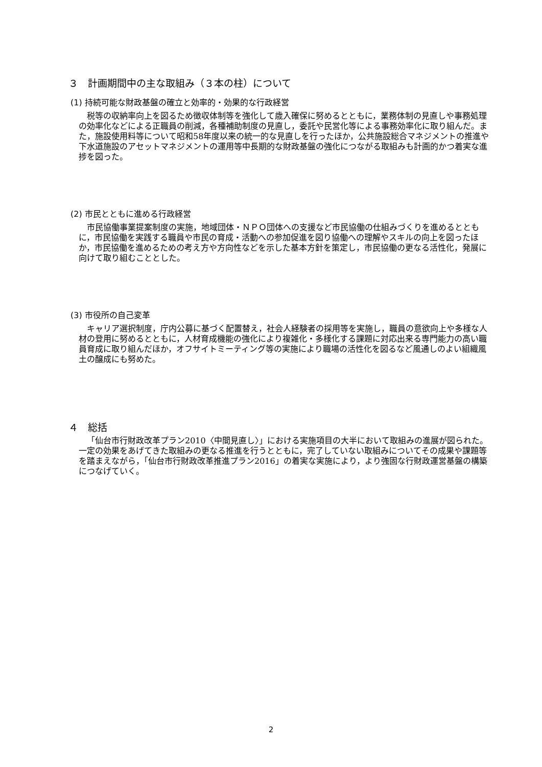３　計画期間中の主な取組み（３本の柱）について
(1) 持続可能な財政基盤の確立と効率的・効果的な行政経営
税等の収納率向上を図るため徴収体制等を強化して歳入確保に努めるとともに，業務体制の見直しや事務処理の効率化などによる正職員の削減，各種補助制度の見直し，委託や民営化等による事務効率化に取り組んだ。また，施設使用料等について昭和58年度以来の統一的な見直しを行ったほか，公共施設総合マネジメントの推進や下水道施設のアセットマネジメントの運用等中長期的な財政基盤の強化につながる取組みも計画的かつ着実な進捗を図った。
(2) 市民とともに進める行政経営
市民協働事業提案制度の実施，地域団体・ＮＰＯ団体への支援など市民協働の仕組みづくりを進めるとともに，市民協働を実践する職員や市民の育成・活動への参加促進を図り協働への理解やスキルの向上を図ったほか，市民協働を進めるための考え方や方向性などを示した基本方針を策定し，市民協働の更なる活性化，発展に向けて取り組むこととした。
(3) 市役所の自己変革
キャリア選択制度，庁内公募に基づく配置替え，社会人経験者の採用等を実施し，職員の意欲向上や多様な人材の登用に努めるとともに，人材育成機能の強化により複雑化・多様化する課題に対応出来る専門能力の高い職員育成に取り組んだほか，オフサイトミーティング等の実施により職場の活性化を図るなど風通しのよい組織風土の醸成にも努めた。
４　総括
「仙台市行財政改革プラン2010〈中間見直し〉」における実施項目の大半において取組みの進展が図られた。一定の効果をあげてきた取組みの更なる推進を行うとともに，完了していない取組みについてその成果や課題等を踏まえながら，「仙台市行財政改革推進プラン2016」の着実な実施により，より強固な行財政運営基盤の構築につなげていく。
2